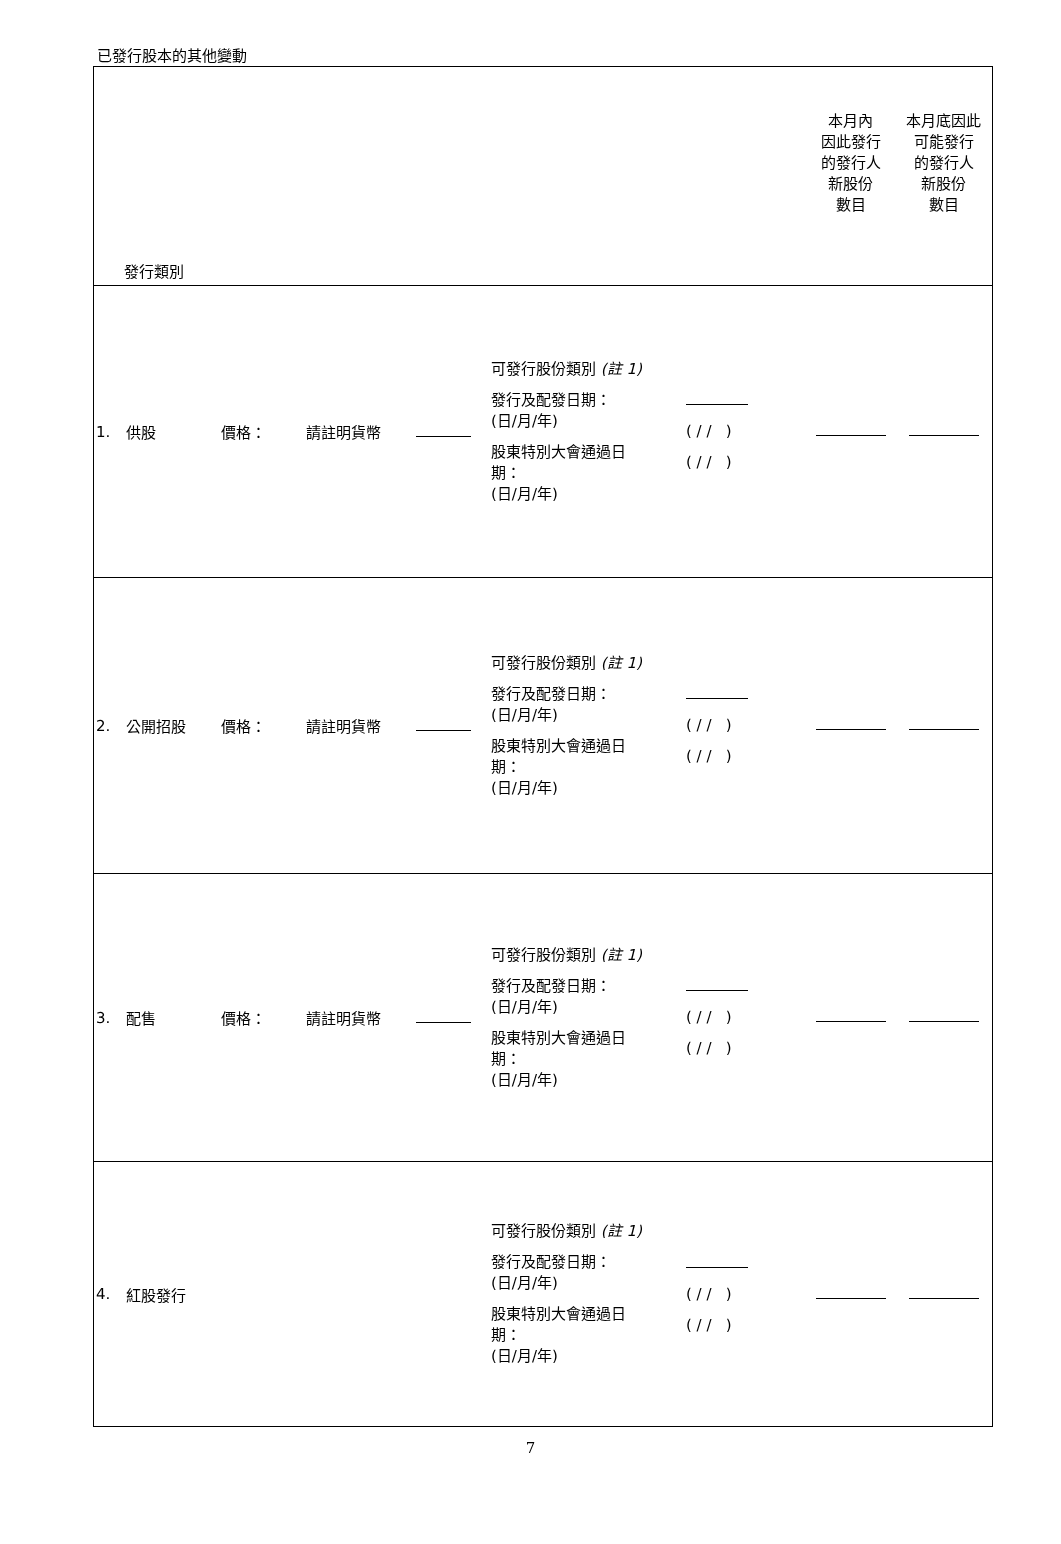已發行股本的其他變動
| 發行類別 | | | | | | | 本月內 因此發行 的發行人 新股份 數目 | 本月底因此 可能發行 的發行人 新股份 數目 |
| --- | --- | --- | --- | --- | --- | --- | --- | --- |
| 1. | 供股 | 價格： | 請註明貨幣 | | 可發行股份類別 (註 1) 發行及配發日期： (日/月/年) 股東特別大會通過日 期： (日/月/年) | ( / / ) ( / / ) | | |
| 2. | 公開招股 | 價格： | 請註明貨幣 | | 可發行股份類別 (註 1) 發行及配發日期： (日/月/年) 股東特別大會通過日 期： (日/月/年) | ( / / ) ( / / ) | | |
| 3. | 配售 | 價格： | 請註明貨幣 | | 可發行股份類別 (註 1) 發行及配發日期： (日/月/年) 股東特別大會通過日 期： (日/月/年) | ( / / ) ( / / ) | | |
| 4. | 紅股發行 | | | | 可發行股份類別 (註 1) 發行及配發日期： (日/月/年) 股東特別大會通過日 期： (日/月/年) | ( / / ) ( / / ) | | |
7